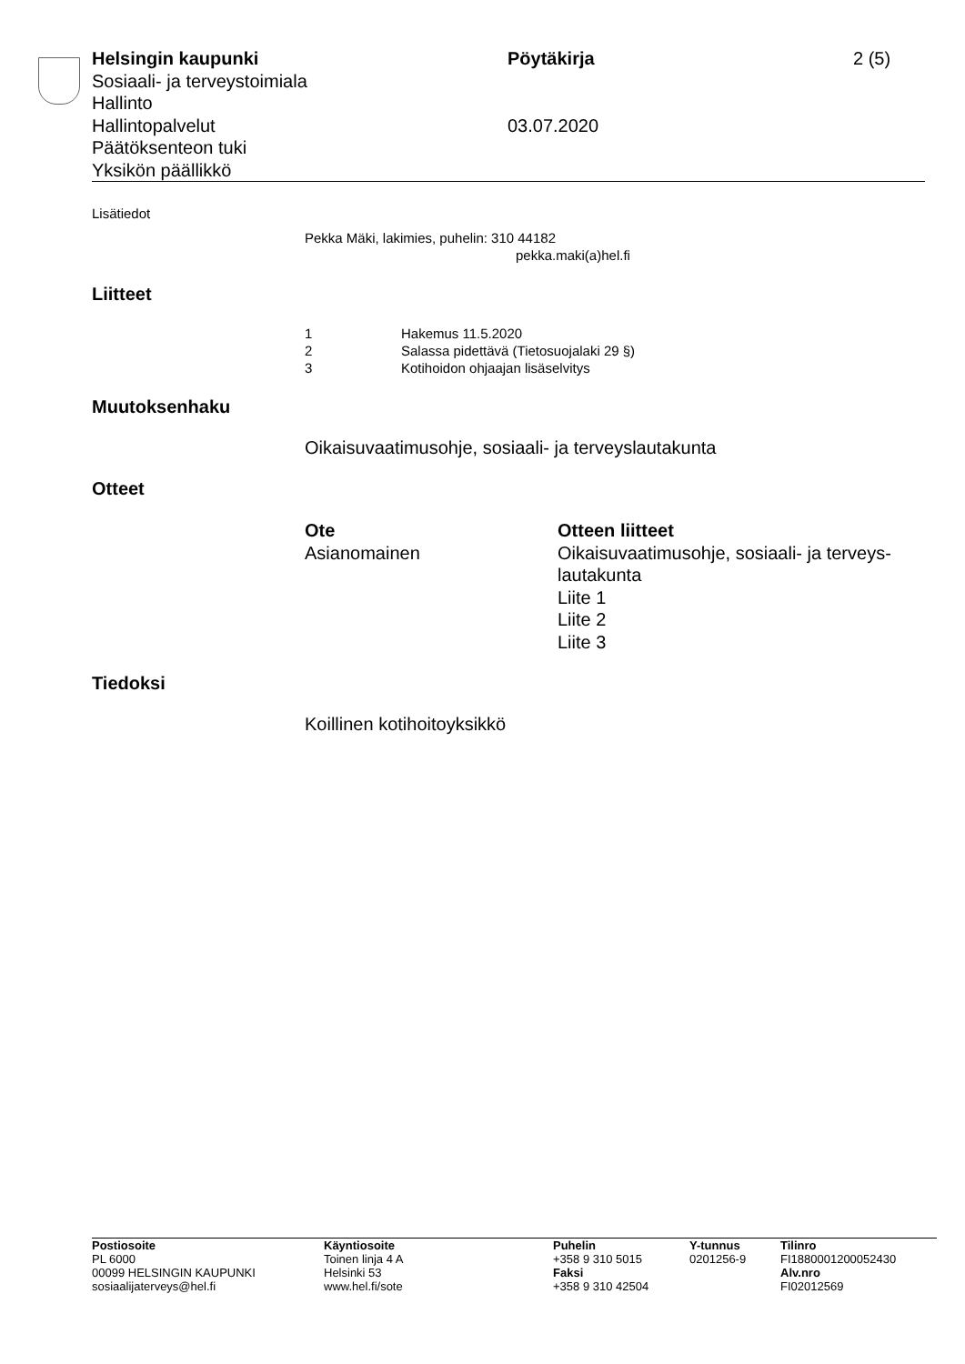Helsingin kaupunki Pöytäkirja 2 (5)
Sosiaali- ja terveystoimiala
Hallinto
Hallintopalvelut 03.07.2020
Päätöksenteon tuki
Yksikön päällikkö
Lisätiedot
Pekka Mäki, lakimies, puhelin: 310 44182
pekka.maki(a)hel.fi
Liitteet
| 1 | Hakemus 11.5.2020 |
| 2 | Salassa pidettävä (Tietosuojalaki 29 §) |
| 3 | Kotihoidon ohjaajan lisäselvitys |
Muutoksenhaku
Oikaisuvaatimusohje, sosiaali- ja terveyslautakunta
Otteet
| Ote | Otteen liitteet |
| --- | --- |
| Asianomainen | Oikaisuvaatimusohje, sosiaali- ja terveys- lautakunta Liite 1 Liite 2 Liite 3 |
Tiedoksi
Koillinen kotihoitoyksikkö
| Postiosoite PL 6000 00099 HELSINGIN KAUPUNKI sosiaalijaterveys@hel.fi | Käyntiosoite Toinen linja 4 A Helsinki 53 www.hel.fi/sote | Puhelin +358 9 310 5015 Faksi +358 9 310 42504 | Y-tunnus 0201256-9 | Tilinro FI1880001200052430 Alv.nro FI02012569 |